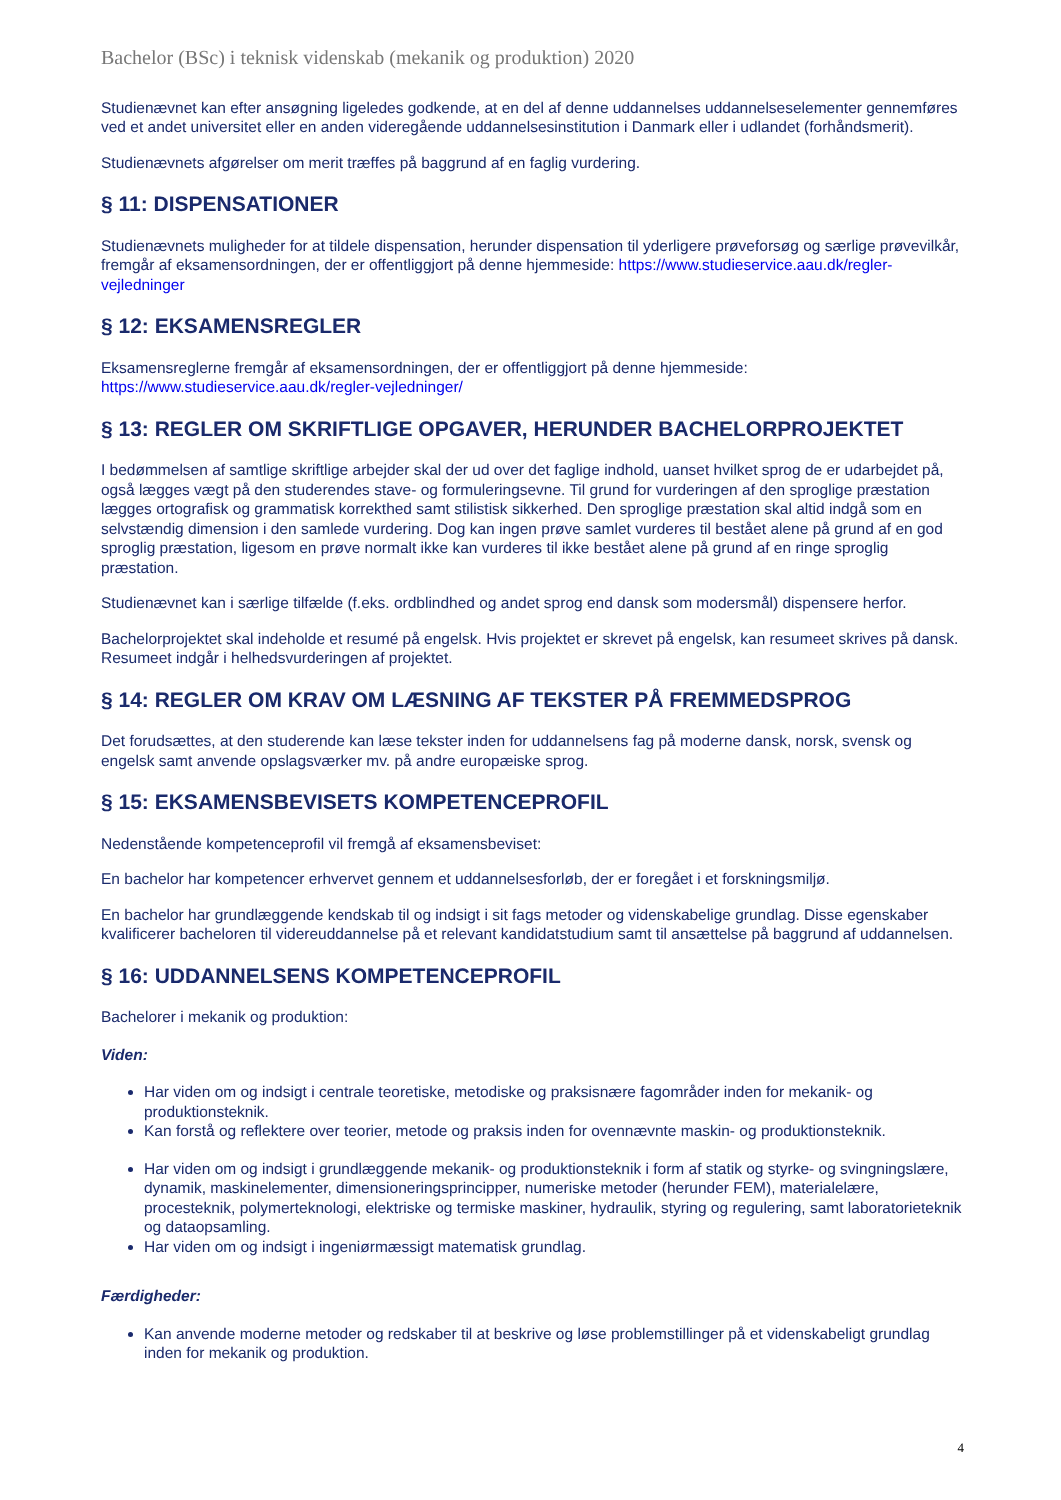Bachelor (BSc) i teknisk videnskab (mekanik og produktion) 2020
Studienævnet kan efter ansøgning ligeledes godkende, at en del af denne uddannelses uddannelseselementer gennemføres ved et andet universitet eller en anden videregående uddannelsesinstitution i Danmark eller i udlandet (forhåndsmerit).
Studienævnets afgørelser om merit træffes på baggrund af en faglig vurdering.
§ 11: DISPENSATIONER
Studienævnets muligheder for at tildele dispensation, herunder dispensation til yderligere prøveforsøg og særlige prøvevilkår, fremgår af eksamensordningen, der er offentliggjort på denne hjemmeside: https://www.studieservice.aau.dk/regler-vejledninger
§ 12: EKSAMENSREGLER
Eksamensreglerne fremgår af eksamensordningen, der er offentliggjort på denne hjemmeside:
https://www.studieservice.aau.dk/regler-vejledninger/
§ 13: REGLER OM SKRIFTLIGE OPGAVER, HERUNDER BACHELORPROJEKTET
I bedømmelsen af samtlige skriftlige arbejder skal der ud over det faglige indhold, uanset hvilket sprog de er udarbejdet på, også lægges vægt på den studerendes stave- og formuleringsevne. Til grund for vurderingen af den sproglige præstation lægges ortografisk og grammatisk korrekthed samt stilistisk sikkerhed. Den sproglige præstation skal altid indgå som en selvstændig dimension i den samlede vurdering. Dog kan ingen prøve samlet vurderes til bestået alene på grund af en god sproglig præstation, ligesom en prøve normalt ikke kan vurderes til ikke bestået alene på grund af en ringe sproglig præstation.
Studienævnet kan i særlige tilfælde (f.eks. ordblindhed og andet sprog end dansk som modersmål) dispensere herfor.
Bachelorprojektet skal indeholde et resumé på engelsk. Hvis projektet er skrevet på engelsk, kan resumeet skrives på dansk. Resumeet indgår i helhedsvurderingen af projektet.
§ 14: REGLER OM KRAV OM LÆSNING AF TEKSTER PÅ FREMMEDSPROG
Det forudsættes, at den studerende kan læse tekster inden for uddannelsens fag på moderne dansk, norsk, svensk og engelsk samt anvende opslagsværker mv. på andre europæiske sprog.
§ 15: EKSAMENSBEVISETS KOMPETENCEPROFIL
Nedenstående kompetenceprofil vil fremgå af eksamensbeviset:
En bachelor har kompetencer erhvervet gennem et uddannelsesforløb, der er foregået i et forskningsmiljø.
En bachelor har grundlæggende kendskab til og indsigt i sit fags metoder og videnskabelige grundlag. Disse egenskaber kvalificerer bacheloren til videreuddannelse på et relevant kandidatstudium samt til ansættelse på baggrund af uddannelsen.
§ 16: UDDANNELSENS KOMPETENCEPROFIL
Bachelorer i mekanik og produktion:
Viden:
Har viden om og indsigt i centrale teoretiske, metodiske og praksisnære fagområder inden for mekanik- og produktionsteknik.
Kan forstå og reflektere over teorier, metode og praksis inden for ovennævnte maskin- og produktionsteknik.
Har viden om og indsigt i grundlæggende mekanik- og produktionsteknik i form af statik og styrke- og svingningslære, dynamik, maskinelementer, dimensioneringsprincipper, numeriske metoder (herunder FEM), materialelære, procesteknik, polymerteknologi, elektriske og termiske maskiner, hydraulik, styring og regulering, samt laboratorieteknik og dataopsamling.
Har viden om og indsigt i ingeniørmæssigt matematisk grundlag.
Færdigheder:
Kan anvende moderne metoder og redskaber til at beskrive og løse problemstillinger på et videnskabeligt grundlag inden for mekanik og produktion.
4